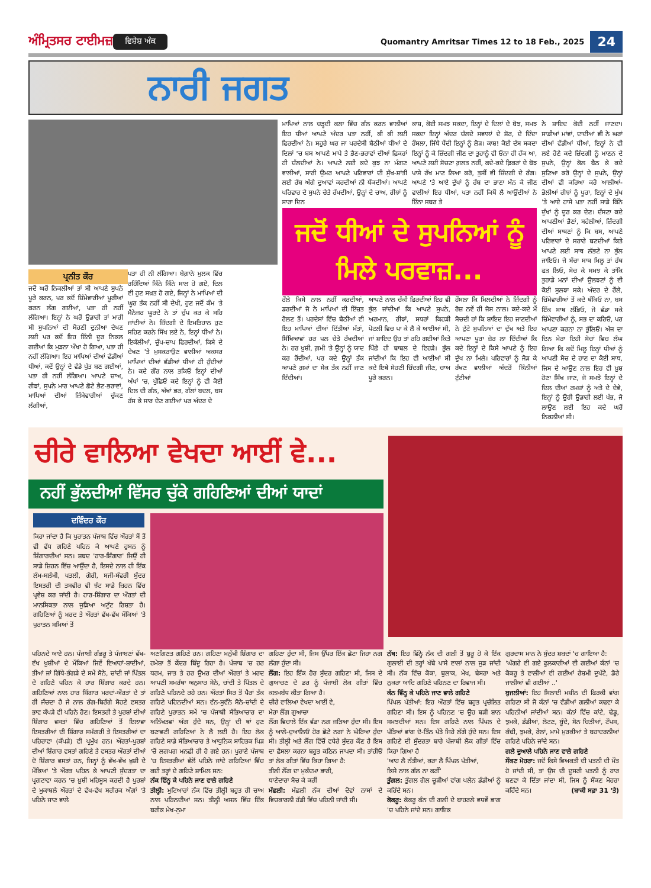ਅੰਮ੍ਰਿਤਸਰ ਟਾਈਮਜ਼ ਵਿਸ਼ੇਸ਼ ਅੰਕ Quomantry Amritsar Times 12 to 18 Feb., 2025 24
ਨਾਰੀ ਜਗਤ
ਪ੍ਰਨੀਤ ਕੌਰ
ਜਦੋਂ ਘਰੋਂ ਨਿਕਲੀਆਂ ਤਾਂ ਸੀ ਆਪਣੇ ਸੁਪਨੇ ਪੂਰੇ ਕਰਨ, ਪਰ ਕਦੋਂ ਜ਼ਿੰਮੇਵਾਰੀਆਂ ਪੂਰੀਆਂ ਕਰਨ ਲੱਗ ਗਈਆਂ, ਪਤਾ ਹੀ ਨਹੀਂ ਲੱਗਿਆ। ਇਨ੍ਹਾਂ ਨੇ ਘਰੋਂ ਉਡਾਰੀ ਤਾਂ ਮਾਰੀ ਸੀ ਸੁਪਨਿਆਂ ਦੀ ਸੋਹਣੀ ਦੁਨੀਆ ਦੇਖਣ ਲਈ ਪਰ ਕਦੋਂ ਇਹ ਇੰਨੀ ਦੂਰ ਨਿਕਲ ਗਈਆਂ ਕਿ ਮੁੜਨਾ ਔਖਾ ਹੋ ਗਿਆ, ਪਤਾ ਹੀ ਨਹੀਂ ਲੱਗਿਆ। ਇਹ ਮਾਪਿਆਂ ਦੀਆਂ ਵੱਡੀਆਂ ਧੀਆਂ, ਕਦੋਂ ਉਨ੍ਹਾਂ ਦੇ ਵੱਡੇ ਪੁੱਤ ਬਣ ਗਈਆਂ, ਪਤਾ ਹੀ ਨਹੀਂ ਲੱਗਿਆ। ਆਪਣੇ ਚਾਅ, ਰੀਝਾਂ, ਸੁਪਨੇ ਮਾਰ ਆਪਣੇ ਛੋਟੇ ਭੈਣ-ਭਰਾਵਾਂ, ਮਾਪਿਆਂ ਦੀਆਂ ਜ਼ਿੰਮੇਵਾਰੀਆਂ ਚੁੱਕਣ ਲੱਗੀਆਂ,
ਪਤਾ ਹੀ ਨੀ ਲੱਗਿਆ। ਬੇਗ਼ਾਨੇ ਮੁਲਕ ਵਿੱਚ ਰਹਿੰਦਿਆਂ ਕਿੰਨੇ ਕਿੰਨੇ ਸਾਲ ਹੋ ਗਏ, ਦਿਲ ਵੀ ਹੁਣ ਸਖ਼ਤ ਹੋ ਗਏ, ਜਿਨ੍ਹਾਂ ਨੇ ਮਾਪਿਆਂ ਦੀ ਘੂਰ ਤੱਕ ਨਹੀਂ ਸੀ ਦੇਖੀ, ਹੁਣ ਜਦੋਂ ਕੰਮ 'ਤੇ ਮੈਨੇਜਰ ਘੂਰਦੇ ਨੇ ਤਾਂ ਚੁੱਪ ਕਰ ਕੇ ਸਹਿ ਜਾਂਦੀਆਂ ਨੇ। ਜ਼ਿੰਦਗੀ ਦੇ ਇਮਤਿਹਾਨ ਹੁਣ ਸਹਿਣ ਕਰਨੇ ਸਿੱਖ ਲਏ ਨੇ, ਇਨ੍ਹਾਂ ਧੀਆਂ ਨੇ। ਇਕੱਲੀਆਂ, ਚੁੱਪ-ਚਾਪ ਫਿਰਦੀਆਂ, ਕਿਸੇ ਦੇ ਦੇਖਣ 'ਤੇ ਮੁਸਕਰਾਉਣ ਵਾਲੀਆਂ ਅਕਸਰ ਮਾਪਿਆਂ ਦੀਆਂ ਵੱਡੀਆਂ ਧੀਆਂ ਹੀ ਹੁੰਦੀਆਂ ਨੇ। ਕਦੇ ਗੌਰ ਨਾਲ ਤਕਿਓ ਇਨ੍ਹਾਂ ਦੀਆਂ ਅੱਖਾਂ 'ਚ, ਪੁੱਛਿਓ ਕਦੇ ਇਨ੍ਹਾਂ ਨੂੰ ਵੀ ਕੋਈ ਦਿਲ ਦੀ ਗੱਲ, ਅੱਖਾਂ ਭਰ, ਗੱਲਾਂ ਬਦਲ, ਬਸ ਹੱਸ ਕੇ ਸਾਰ ਦੇਣ ਗਈਆਂ ਪਰ ਅੰਦਰ ਦੇ
ਮਾਪਿਆਂ ਨਾਲ ਚੜ੍ਹਦੀ ਕਲਾ ਵਿੱਚ ਗੱਲ ਕਰਨ ਵਾਲੀਆਂ ਇਹ ਧੀਆਂ ਆਪਣੇ ਅੰਦਰ ਪਤਾ ਨਹੀਂ, ਕੀ ਕੀ ਲਈ ਫਿਰਦੀਆਂ ਨੇ। ਸਹੁਰੇ ਘਰ ਜਾ ਪਰਦੇਸੀ ਬੈਠੀਆਂ ਧੀਆਂ ਦੇ ਦਿਲਾਂ 'ਚ ਬਸ ਆਪਣੇ ਮਾਪੇ ਤੇ ਭੈਣ-ਭਰਾਵਾਂ ਦੀਆਂ ਫ਼ਿਕਰਾਂ ਹੀ ਚੱਲਦੀਆਂ ਨੇ। ਆਪਣੇ ਲਈ ਕਦੇ ਕੁਝ ਨਾ ਮੰਗਣ ਵਾਲੀਆਂ, ਸਾਰੀ ਉਮਰ ਆਪਣੇ ਪਰਿਵਾਰਾਂ ਦੀ ਸੁੱਖ-ਸ਼ਾਂਤੀ ਲਈ ਰੱਬ ਅੱਗੇ ਦੁਆਵਾਂ ਕਰਦੀਆਂ ਨੀ ਥੱਕਦੀਆਂ। ਆਪਣੇ ਪਰਿਵਾਰ ਦੇ ਸੁਪਨੇ ਚੇਤੇ ਰੱਖਦੀਆਂ, ਉਨ੍ਹਾਂ ਦੇ ਚਾਅ, ਰੀਝਾਂ ਨੂੰ ਸਾਰਾ ਦਿਨ
ਕਾਸ਼, ਕੋਈ ਸਮਝ ਸਕਦਾ, ਇਨ੍ਹਾਂ ਦੇ ਦਿਲਾਂ ਦੇ ਬੋਝ, ਸਮਝ ਸਕਦਾ ਇਨ੍ਹਾਂ ਅੰਦਰ ਚੱਲਦੇ ਸਵਾਲਾਂ ਦੇ ਸ਼ੋਰ, ਦੇ ਦਿੰਦਾ ਹੌਸਲਾ, ਜਿੱਥੇ ਪੈਂਦੀ ਇਨ੍ਹਾਂ ਨੂੰ ਲੋੜ। ਕਾਸ਼! ਕੋਈ ਦੱਸ ਸਕਦਾ ਇਨ੍ਹਾਂ ਨੂੰ ਕੇ ਜ਼ਿੰਦਗੀ ਜੀਣ ਦਾ ਤੁਹਾਨੂੰ ਵੀ ਓਨਾ ਹੀ ਹੱਕ ਆ, ਆਪਣੇ ਲਈ ਸੋਚਣਾ ਗ਼ਲਤ ਨਹੀਂ, ਕਦੇ-ਕਦੇ ਫ਼ਿਕਰਾਂ ਦੇ ਬੋਝ ਪਾਸੇ ਰੱਖ ਮਾਣ ਲਿਆ ਕਰੋ, ਤੁਸੀਂ ਵੀ ਜ਼ਿੰਦਗੀ ਦੇ ਰੰਗ। ਆਪਣੇ 'ਤੇ ਆਏ ਦੁੱਖਾਂ ਨੂੰ ਰੱਬ ਦਾ ਭਾਣਾ ਮੰਨ ਕੇ ਜੀਣ ਵਾਲੀਆਂ ਇਹ ਧੀਆਂ, ਪਤਾ ਨਹੀਂ ਕਿਥੋਂ ਲੈ ਆਉਂਦੀਆਂ ਨੇ ਇੰਨਾ ਸਬਰ ਤੇ
ਜਦੋਂ ਧੀਆਂ ਦੇ ਸੁਪਨਿਆਂ ਨੂੰ ਮਿਲੇ ਪਰਵਾਜ਼...
ਰੌਲੇ ਕਿਸੇ ਨਾਲ ਨਹੀਂ ਕਰਦੀਆਂ, ਡਰਦੀਆਂ ਜੋ ਨੇ ਮਾਪਿਆਂ ਦੀ ਇੱਜ਼ਤ ਰੋਲਣ ਤੋਂ। ਪਰਦੇਸਾਂ ਵਿੱਚ ਬੈਠੀਆਂ ਵੀ ਇਹ ਮਾਪਿਆਂ ਦੀਆਂ ਦਿੱਤੀਆਂ ਮੱਤਾਂ, ਸਿੱਖਿਆਵਾਂ ਹਰ ਪਲ ਚੇਤੇ ਰੱਖਦੀਆਂ ਨੇ। ਹਰ ਖ਼ੁਸ਼ੀ, ਗ਼ਮੀ 'ਤੇ ਉਨ੍ਹਾਂ ਨੂੰ ਯਾਦ ਕਰ ਰੋਂਦੀਆਂ, ਪਰ ਕਦੇ ਉਨ੍ਹਾਂ ਤੱਕ ਆਪਣੇ ਗ਼ਮਾਂ ਦਾ ਸੇਕ ਤੱਕ ਨਹੀਂ ਜਾਣ ਦਿੰਦੀਆਂ।
ਆਪਣੇ ਨਾਲ ਚੱਕੀ ਫਿਰਦੀਆਂ ਇਹ ਵੀ ਭੁੱਲ ਜਾਂਦੀਆਂ ਕਿ ਆਪਣੇ ਸੁਪਨੇ, ਅਰਮਾਨ, ਰੀਝਾਂ, ਸਧਰਾਂ ਕਿਹੜੀ ਪੋਟਲੀ ਵਿਚ ਪਾ ਕੇ ਲੈ ਕੇ ਆਈਆਂ ਸੀ, ਜਾਂ ਸ਼ਾਇਦ ਉਹ ਤਾਂ ਰਹਿ ਗਈਆਂ ਕਿਤੇ ਪਿੱਛੇ ਹੀ ਬਾਬਲ ਦੇ ਵਿਹੜੇ। ਭੁੱਲ ਜਾਂਦੀਆਂ ਕਿ ਇਹ ਵੀ ਆਈਆਂ ਸੀ ਕਦੇ ਇਥੇ ਸੋਹਣੀ ਜ਼ਿੰਦਗੀ ਜੀਣ, ਚਾਅ ਪੂਰੇ ਕਰਨ।
ਹੌਸਲਾ ਕਿ ਮਿਲਦੀਆਂ ਨੇ ਜ਼ਿੰਦਗੀ ਨੂੰ ਰੋਜ਼ ਨਵੇਂ ਹੀ ਜੋਸ਼ ਨਾਲ। ਕਦੇ-ਕਦੇ ਮੈਂ ਸੋਚਦੀ ਹਾਂ ਕਿ ਸ਼ਾਇਦ ਇਹ ਜਾਣਦੀਆਂ ਨੇ ਟੁੱਟੇ ਸੁਪਨਿਆਂ ਦਾ ਦੁੱਖ ਅਤੇ ਇਹ ਆਪਣਾ ਪੂਰਾ ਜ਼ੋਰ ਲਾ ਦਿੰਦੀਆਂ ਕਿ ਕਦੇ ਇਨ੍ਹਾਂ ਦੇ ਕਿਸੇ ਆਪਣੇ ਨੂੰ ਇਹ ਦੁੱਖ ਨਾ ਮਿਲੇ। ਪਰਿਵਾਰਾਂ ਨੂੰ ਜੋੜ ਕੇ ਰੱਖਣ ਵਾਲੀਆਂ ਅੰਦਰੋਂ ਕਿੰਨੀਆਂ ਟੁੱਟੀਆਂ
ਨੇ ਸ਼ਾਇਦ ਕੋਈ ਨਹੀਂ ਜਾਣਦਾ। ਸਾਡੀਆਂ ਮਾਂਵਾਂ, ਦਾਦੀਆਂ ਵੀ ਨੇ ਘਰਾਂ ਦੀਆਂ ਵੱਡੀਆਂ ਧੀਆਂ, ਇਨ੍ਹਾਂ ਨੇ ਵੀ ਲਏ ਹੋਣੇ ਕਦੇ ਜ਼ਿੰਦਗੀ ਨੂੰ ਮਾਣਨ ਦੇ ਸੁਪਨੇ, ਉਨ੍ਹਾਂ ਕੋਲ ਬੈਠ ਕੇ ਕਦੇ ਸੁਣਿਆ ਕਰੋ ਉਨ੍ਹਾਂ ਦੇ ਸੁਪਨੇ, ਉਨ੍ਹਾਂ ਦੀਆਂ ਵੀ ਕਰਿਆ ਕਰੋ ਆਲੀਆਂ-ਭੋਲੀਆਂ ਰੀਝਾਂ ਨੂੰ ਪੂਰਾ, ਇਨ੍ਹਾਂ ਦੇ ਮੁੱਖ 'ਤੇ ਆਏ ਹਾਸੇ ਪਤਾ ਨਹੀਂ ਸਾਡੇ ਕਿੰਨੇ ਦੁੱਖਾਂ ਨੂੰ ਦੂਰ ਕਰ ਦੇਣ। ਦੱਸਣਾ ਕਦੇ ਆਪਣੀਆਂ ਭੈਣਾਂ, ਸਹੇਲੀਆਂ, ਜ਼ਿੰਦਗੀ ਦੀਆਂ ਸਾਥਣਾਂ ਨੂੰ ਕਿ ਬਸ, ਆਪਣੇ ਪਰਿਵਾਰਾਂ ਦੇ ਸਹਾਰੇ ਬਣਦੀਆਂ ਕਿਤੇ ਆਪਣੇ ਲਈ ਸਾਥ ਲੱਭਣੇ ਨਾ ਭੁੱਲ ਜਾਇਓ। ਜੇ ਸੱਚਾ ਸਾਥ ਮਿਲੂ ਤਾਂ ਹੱਥ ਫੜ ਲਿਓ, ਸੋਚ ਕੇ ਸਮਝ ਕੇ ਤਾਂਕਿ ਤੁਹਾਡੇ ਮਨਾਂ ਦੀਆਂ ਉਲਝਣਾਂ ਨੂੰ ਵੀ ਕੋਈ ਸੁਲਝਾ ਸਕੇ। ਅੰਦਰ ਦੇ ਰੌਲੇ, ਜ਼ਿੰਮੇਵਾਰੀਆਂ ਤੋਂ ਕਦੇ ਥੱਕਿਓ ਨਾ, ਬਸ ਇੱਕ ਸਾਥ ਲੱਭਿਓ, ਜੋ ਵੰਡਾ ਸਕੇ ਜ਼ਿੰਮੇਵਾਰੀਆਂ ਨੂੰ, ਸਭ ਦਾ ਕਰਿਓ, ਪਰ ਆਪਣਾ ਕਰਨਾ ਨਾ ਭੁੱਲਿਓ। ਅੱਜ ਦਾ ਦਿਨ ਮੇਰਾ ਇਹੀ ਸੋਚਾਂ ਵਿਚ ਲੰਘ ਗਿਆ ਕਿ ਕਦੋਂ ਮਿਲੂ ਇਨ੍ਹਾਂ ਧੀਆਂ ਨੂੰ ਆਪਣੀ ਸੋਚ ਦੇ ਹਾਣ ਦਾ ਕੋਈ ਸਾਥ, ਜਿਸ ਦੇ ਆਉਣ ਨਾਲ ਇਹ ਵੀ ਖ਼ੁਸ਼ ਹੋਣਾ ਸਿੱਖ ਜਾਣ, ਜੋ ਸਮਝੇ ਇਨ੍ਹਾਂ ਦੇ ਦਿਲ ਦੀਆਂ ਰਮਜ਼ਾਂ ਨੂੰ ਅਤੇ ਦੇ ਦੇਵੇ, ਇਨ੍ਹਾਂ ਨੂੰ ਉਹੀ ਉਡਾਰੀ ਲਈ ਖੰਭ, ਜੋ ਲਾਉਣ ਲਈ ਇਹ ਕਦੇ ਘਰੋਂ ਨਿਕਲੀਆਂ ਸੀ।
ਚੀਰੇ ਵਾਲਿਆ ਵੇਖਦਾ ਆਈਂ ਵੇ...
ਨਹੀਂ ਭੁੱਲਦੀਆਂ ਵਿੱਸਰ ਚੁੱਕੇ ਗਹਿਣਿਆਂ ਦੀਆਂ ਯਾਦਾਂ
ਦਵਿੰਦਰ ਕੌਰ
ਕਿਹਾ ਜਾਂਦਾ ਹੈ ਕਿ ਪੁਰਾਤਨ ਪੰਜਾਬ ਵਿੱਚ ਔਰਤਾਂ ਸੋਂ ਤੋਂ ਵੀ ਵੱਧ ਗਹਿਣੇ ਪਹਿਨ ਕੇ ਆਪਣੇ ਹੁਸਨ ਨੂੰ ਸ਼ਿੰਗਾਰਦੀਆਂ ਸਨ। ਸ਼ਬਦ 'ਹਾਰ-ਸ਼ਿੰਗਾਰ' ਜਿਉਂ ਹੀ ਸਾਡੇ ਜ਼ਿਹਨ ਵਿੱਚ ਆਉਂਦਾ ਹੈ, ਇਸਦੇ ਨਾਲ ਹੀ ਇੱਕ ਲੰਮ-ਸਲੰਮੀ, ਪਤਲੀ, ਗੋਰੀ, ਸਜੀ-ਸੰਵਰੀ ਸੁੰਦਰ ਇਸਤਰੀ ਦੀ ਤਸਵੀਰ ਵੀ ਝੱਟ ਸਾਡੇ ਜ਼ਿਹਨ ਵਿੱਚ ਪ੍ਰਵੇਸ਼ ਕਰ ਜਾਂਦੀ ਹੈ। ਹਾਰ-ਸ਼ਿੰਗਾਰ ਦਾ ਔਰਤਾਂ ਦੀ ਮਾਨਸਿਕਤਾ ਨਾਲ ਜੁੜਿਆ ਅਟੁੱਟ ਰਿਸ਼ਤਾ ਹੈ। ਗਹਿਣਿਆਂ ਨੂੰ ਮਰਦ ਤੇ ਔਰਤਾਂ ਵੱਖ-ਵੱਖ ਮੌਕਿਆਂ 'ਤੇ ਪੁਰਾਤਨ ਸਮਿਆਂ ਤੋਂ
ਪਹਿਨਦੇ ਆਏ ਹਨ। ਪੰਜਾਬੀ ਗੱਭਰੂ ਤੇ ਪੰਜਾਬਣਾਂ ਵੱਖ-ਵੱਖ ਖ਼ੁਸ਼ੀਆਂ ਦੇ ਮੌਕਿਆਂ ਜਿਵੇਂ ਵਿਆਹਾਂ-ਸ਼ਾਦੀਆਂ, ਤੀਆਂ ਜਾਂ ਗਿੱਧੇ-ਭੰਗੜੇ ਦੇ ਸਮੇਂ ਸੋਨੇ, ਚਾਂਦੀ ਜਾਂ ਪਿੱਤਲ ਦੇ ਗਹਿਣੇ ਪਹਿਨ ਕੇ ਹਾਰ ਸ਼ਿੰਗਾਰ ਕਰਦੇ ਹਨ। ਗਹਿਣਿਆਂ ਨਾਲ ਹਾਰ ਸ਼ਿੰਗਾਰ ਮਰਦਾਂ-ਔਰਤਾਂ ਦੇ ਤਾਂ ਹੀ ਜੱਚਦਾ ਹੈ ਜੇ ਨਾਲ ਰੰਗ-ਬਿਰੰਗੇ ਸੋਹਣੇ ਵਸਤਰ ਭਾਵ ਕੱਪੜੇ ਵੀ ਪਹਿਨੇ ਹੋਣ। ਇਸਤਰੀ ਤੇ ਪੁਰਸ਼ਾਂ ਦੀਆਂ ਸ਼ਿੰਗਾਰ ਵਸਤਾਂ ਵਿੱਚ ਗਹਿਣਿਆਂ ਤੋਂ ਇਲਾਵਾ ਇਸਤਰੀਆਂ ਦੀ ਸ਼ਿੰਗਾਰ ਸਮੱਗਰੀ ਤੇ ਇਸਤਰੀਆਂ ਦਾ ਪਹਿਰਾਵਾ (ਕੱਪੜੇ) ਵੀ ਪ੍ਰਮੁੱਖ ਹਨ। ਔਰਤਾਂ-ਪੁਰਸ਼ਾਂ ਦੀਆਂ ਸ਼ਿੰਗਾਰ ਵਸਤਾਂ ਗਹਿਣੇ ਤੇ ਵਸਤਰ ਔਰਤਾਂ ਦੀਆਂ ਦੋ ਸ਼ਿੰਗਾਰ ਵਸਤਾਂ ਹਨ, ਜਿਨ੍ਹਾਂ ਨੂੰ ਵੱਖ-ਵੱਖ ਖ਼ੁਸ਼ੀ ਦੇ ਮੌਕਿਆਂ 'ਤੇ ਔਰਤ ਪਹਿਨ ਕੇ ਆਪਣੀ ਸੁੰਦਰਤਾ ਦਾ ਪ੍ਰਗਟਾਵਾ ਕਰਨ 'ਚ ਖ਼ੁਸ਼ੀ ਮਹਿਸੂਸ ਕਰਦੀ ਹੈ ਪੁਰਸ਼ਾਂ ਦੇ ਮੁਕਾਬਲੇ ਔਰਤਾਂ ਦੇ ਵੱਖ-ਵੱਖ ਸਰੀਰਕ ਅੰਗਾਂ 'ਤੇ ਪਹਿਨੇ ਜਾਣ ਵਾਲੇ
ਅਣਗਿਣਤ ਗਹਿਣੇ ਹਨ। ਗਹਿਣਾ ਮਨੁੱਖੀ ਸ਼ਿੰਗਾਰ ਦਾ ਹਮੇਸ਼ਾ ਤੋਂ ਕੇਂਦਰ ਬਿੰਦੂ ਰਿਹਾ ਹੈ। ਪੰਜਾਬ 'ਚ ਹਰ ਧਰਮ, ਜਾਤ ਤੇ ਹਰ ਉਮਰ ਦੀਆਂ ਔਰਤਾਂ ਤੇ ਮਰਦ ਆਪਣੀ ਸਮਰੱਥਾ ਅਨੁਸਾਰ ਸੋਨੇ, ਚਾਂਦੀ ਤੇ ਪਿੱਤਲ ਦੇ ਗਹਿਣੇ ਪਹਿਨਦੇ ਰਹੇ ਹਨ। ਔਰਤਾਂ ਸਿਰ ਤੋਂ ਪੈਰਾਂ ਤੱਕ ਗਹਿਣੇ ਪਹਿਨਦੀਆਂ ਸਨ। ਵੰਨ-ਸੁਵੰਨੇ ਸੋਨੇ-ਚਾਂਦੀ ਦੇ ਗਹਿਣੇ ਪੁਰਾਤਨ ਸਮੇਂ 'ਚ ਪੰਜਾਬੀ ਸੱਭਿਆਚਾਰ ਦਾ ਅਨਿੱਖੜਵਾਂ ਅੰਗ ਹੁੰਦੇ ਸਨ, ਉਨ੍ਹਾਂ ਦੀ ਥਾਂ ਹੁਣ ਬਣਾਵਟੀ ਗਹਿਣਿਆਂ ਨੇ ਲੈ ਲਈ ਹੈ। ਇਹ ਲੋਕ ਗਹਿਣੇ ਸਾਡੇ ਸੱਭਿਆਚਾਰ ਤੇ ਆਧੁਨਿਕ ਸਾਹਿਤਕ ਪਿੜ 'ਚੋਂ ਲਗਪਗ ਮਨਫ਼ੀ ਹੀ ਹੋ ਗਏ ਹਨ। ਪੁਰਾਣੇ ਪੰਜਾਬ 'ਚ ਇਸਤਰੀਆਂ ਵੱਲੋਂ ਪਹਿਨੇ ਜਾਂਦੇ ਗਹਿਣਿਆਂ ਵਿੱਚ ਕਈ ਤਰ੍ਹਾਂ ਦੇ ਗਹਿਣੇ ਸ਼ਾਮਿਲ ਸਨ:
ਨੱਕ ਵਿੰਨ੍ਹ ਕੇ ਪਹਿਨੇ ਜਾਣ ਵਾਲੇ ਗਹਿਣੇ
ਤੀਲ੍ਹੀ: ਮੁਟਿਆਰਾਂ ਨੱਕ ਵਿੱਚ ਤੀਲ੍ਹੀ ਬਹੁਤ ਹੀ ਚਾਅ ਨਾਲ ਪਹਿਨਦੀਆਂ ਸਨ। ਤੀਲ੍ਹੀ ਅਸਲ ਵਿੱਚ ਇੱਕ ਬਰੀਕ ਮੇਖ-ਨੁਮਾ
ਗਹਿਣਾ ਹੁੰਦਾ ਸੀ, ਜਿਸ ਉੱਪਰ ਇੱਕ ਛੋਟਾ ਜਿਹਾ ਨਗ ਲੱਗਾ ਹੁੰਦਾ ਸੀ।
ਲੌਂਗ: ਇਹ ਇੱਕ ਹੋਰ ਸੁੰਦਰ ਗਹਿਣਾ ਸੀ, ਜਿਸ ਦੇ ਗੁਆਚਣ ਦੇ ਡਰ ਨੂੰ ਪੰਜਾਬੀ ਲੋਕ ਗੀਤਾਂ ਵਿੱਚ ਕਲਮਬੱਧ ਕੀਤਾ ਗਿਆ ਹੈ।
ਚੀਰੇ ਵਾਲਿਆ ਵੇਖਦਾ ਆਈਂ ਵੇ,
ਮੇਰਾ ਲੌਂਗ ਗੁਆਚਾ
ਲੌਂਗ ਵਿਚਾਲੇ ਇੱਕ ਵੱਡਾ ਨਗ ਜੜਿਆ ਹੁੰਦਾ ਸੀ। ਇਸ ਨੂੰ ਆਲੇ-ਦੁਆਲਿਓਂ ਹੋਰ ਛੋਟੇ ਨਗਾਂ ਨੇ ਘੇਰਿਆ ਹੁੰਦਾ ਸੀ। ਤੀਲ੍ਹੀ ਅਤੇ ਲੌਂਗ ਵਿੱਚੋਂ ਵਧੇਰੇ ਸੁੰਦਰ ਕੌਣ ਹੈ ਇਸ ਦਾ ਫ਼ੈਸਲਾ ਕਰਨਾ ਬਹੁਤ ਕਠਿਨ ਜਾਪਦਾ ਸੀ। ਤਾਂਹੀਓਂ ਤਾਂ ਲੋਕ ਗੀਤਾਂ ਵਿੱਚ ਕਿਹਾ ਗਿਆ ਹੈ:
ਤੀਲੀ ਲੌਂਗ ਦਾ ਮੁਕੱਦਮਾ ਭਾਰੀ,
ਥਾਣੇਦਾਰਾ ਸੋਚ ਕੇ ਕਰੀਂ
ਮੱਛਲੀ: ਮੱਛਲੀ ਨੱਕ ਦੀਆਂ ਦੋਵਾਂ ਨਾਸਾਂ ਦੇ ਵਿਚਕਾਰਲੀ ਹੱਡੀ ਵਿੱਚ ਪਹਿਨੀ ਜਾਂਦੀ ਸੀ।
ਨੱਥ: ਇਹ ਵਿੰਨ੍ਹੇ ਨੱਕ ਦੀ ਗਲੀ ਤੋਂ ਸ਼ੁਰੂ ਹੋ ਕੇ ਇੱਕ ਗੁਲਾਈ ਦੀ ਤਰ੍ਹਾਂ ਖੱਬੇ ਪਾਸੇ ਵਾਲਾਂ ਨਾਲ ਜੁੜ ਜਾਂਦੀ ਸੀ। ਨੱਕ ਵਿੱਚ ਕੋਕਾ, ਬੁਲਾਕ, ਮੇਖ, ਬੇਸਰਾ ਅਤੇ ਨੁਕਰਾ ਆਦਿ ਗਹਿਣੇ ਪਹਿਨਣ ਦਾ ਰਿਵਾਜ ਸੀ।
ਕੰਨ ਵਿੰਨ੍ਹ ਕੇ ਪਹਿਨੇ ਜਾਣ ਵਾਲੇ ਗਹਿਣੇ
ਪਿੱਪਲ ਪੱਤੀਆਂ: ਇਹ ਔਰਤਾਂ ਵਿੱਚ ਬਹੁਤ ਪ੍ਰਚੱਲਿਤ ਗਹਿਣਾ ਸੀ। ਇਸ ਨੂੰ ਪਹਿਨਣ 'ਚ ਉਹ ਬੜੀ ਸ਼ਾਨ ਸਮਝਦੀਆਂ ਸਨ। ਇਸ ਗਹਿਣੇ ਨਾਲ ਪਿੱਪਲ ਦੇ ਪੱਤਿਆਂ ਵਾਂਗ ਦੋ-ਤਿੰਨ ਪੱਤੇ ਜਿਹੇ ਲੱਗੇ ਹੁੰਦੇ ਸਨ। ਇਸ ਗਹਿਣੇ ਦੀ ਸੁੰਦਰਤਾ ਬਾਰੇ ਪੰਜਾਬੀ ਲੋਕ ਗੀਤਾਂ ਵਿੱਚ ਕਿਹਾ ਗਿਆ ਹੈ
'ਆਹ ਲੈ ਨੱਤੀਆਂ, ਕਰਾ ਲੈ ਪਿੱਪਲ ਪੱਤੀਆਂ,
ਕਿਸੇ ਨਾਲ ਗੱਲ ਨਾ ਕਰੀਂ'
ਤੁੰਗਲ: ਤੁੰਗਲ ਗੋਲ ਚੂੜੀਆਂ ਵਾਂਗ ਪਲੇਨ ਡੰਡੀਆਂ ਨੂੰ ਕਹਿੰਦੇ ਸਨ।
ਕੋਕਰੂ: ਕੋਕਰੂ ਕੰਨ ਦੀ ਗਲੀ ਦੇ ਬਾਹਰਲੇ ਵਧਵੇਂ ਭਾਗ 'ਚ ਪਹਿਨੇ ਜਾਂਦੇ ਸਨ। ਗਾਇਕ
ਗੁਰਦਾਸ ਮਾਨ ਨੇ ਸੁੰਦਰ ਸ਼ਬਦਾਂ 'ਚ ਗਾਇਆ ਹੈ:
'ਘੱਗਰੇ ਵੀ ਗਏ ਫੁਲਕਾਰੀਆਂ ਵੀ ਗਈਆਂ ਕੰਨਾਂ 'ਚ ਕੋਕਰੂ ਤੇ ਵਾਲੀਆਂ ਵੀ ਗਈਆਂ ਰੇਸ਼ਮੀ ਦੁਪੱਟੇ, ਡੋਰੇ ਜਾਲੀਆਂ ਵੀ ਗਈਆਂ ..'
ਬੁਜਲੀਆਂ: ਇਹ ਸਿਲਾਈ ਮਸ਼ੀਨ ਦੀ ਫਿਰਕੀ ਵਾਂਗ ਗਹਿਣਾ ਸੀ ਜੋ ਕੰਨਾਂ 'ਚ ਵੱਡੀਆਂ ਗਲੀਆਂ ਕਢਵਾ ਕੇ ਪਹਿਨੀਆਂ ਜਾਂਦੀਆਂ ਸਨ। ਕੰਨਾਂ ਵਿੱਚ ਕਾਂਟੇ, ਢੇਡੂ, ਝੁਮਕੇ, ਡੰਡੀਆਂ, ਲੋਟਣ, ਬੂੰਦੇ, ਸੋਨ ਚਿੜੀਆਂ, ਟੌਪਸ, ਕੰਢੀ, ਝੁਮਕੇ, ਰੇਲਾਂ, ਮਾਮੇ ਮੁਰਕੀਆਂ ਤੇ ਬਹਾਦਰਨੀਆਂ ਗਹਿਣੇ ਪਹਿਨੇ ਜਾਂਦੇ ਸਨ।
ਗਲੇ ਦੁਆਲੇ ਪਹਿਨੇ ਜਾਣ ਵਾਲੇ ਗਹਿਣੇ
ਸੌਕਣ ਮੋਹਰਾ: ਜਦੋਂ ਕਿਸੇ ਵਿਅਕਤੀ ਦੀ ਪਤਨੀ ਦੀ ਮੌਤ ਹੋ ਜਾਂਦੀ ਸੀ, ਤਾਂ ਉਸ ਦੀ ਦੂਸਰੀ ਪਤਨੀ ਨੂੰ ਹਾਰ ਬਣਵਾ ਕੇ ਦਿੱਤਾ ਜਾਂਦਾ ਸੀ, ਜਿਸ ਨੂੰ ਸੌਕਣ ਮੋਹਰਾ ਕਹਿੰਦੇ ਸਨ। (ਬਾਕੀ ਸਫ਼ਾ 31 'ਤੇ)